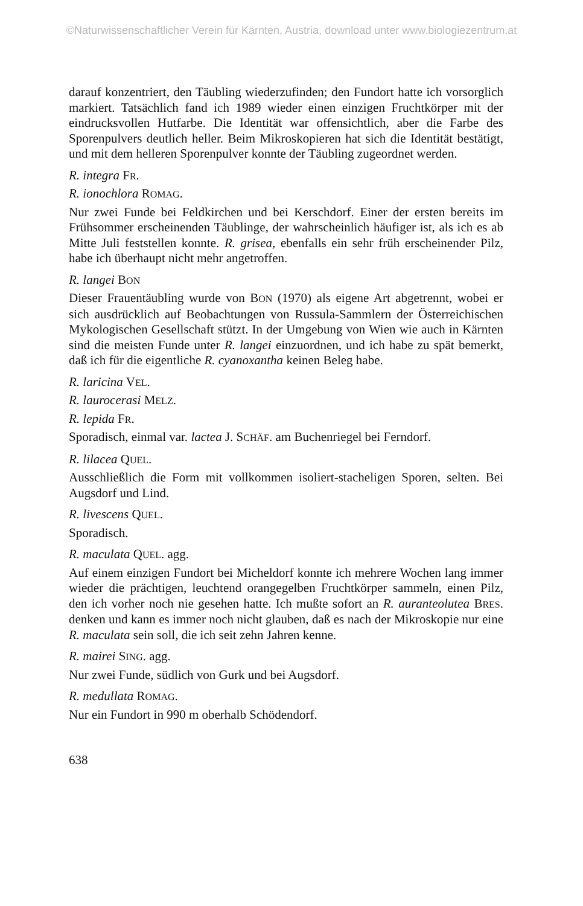©Naturwissenschaftlicher Verein für Kärnten, Austria, download unter www.biologiezentrum.at
darauf konzentriert, den Täubling wiederzufinden; den Fundort hatte ich vorsorglich markiert. Tatsächlich fand ich 1989 wieder einen einzigen Fruchtkörper mit der eindrucksvollen Hutfarbe. Die Identität war offensichtlich, aber die Farbe des Sporenpulvers deutlich heller. Beim Mikroskopieren hat sich die Identität bestätigt, und mit dem helleren Sporenpulver konnte der Täubling zugeordnet werden.
R. integra FR.
R. ionochlora ROMAG.
Nur zwei Funde bei Feldkirchen und bei Kerschdorf. Einer der ersten bereits im Frühsommer erscheinenden Täublinge, der wahrscheinlich häufiger ist, als ich es ab Mitte Juli feststellen konnte. R. grisea, ebenfalls ein sehr früh erscheinender Pilz, habe ich überhaupt nicht mehr angetroffen.
R. langei BON
Dieser Frauentäubling wurde von BON (1970) als eigene Art abgetrennt, wobei er sich ausdrücklich auf Beobachtungen von Russula-Sammlern der Österreichischen Mykologischen Gesellschaft stützt. In der Umgebung von Wien wie auch in Kärnten sind die meisten Funde unter R. langei einzuordnen, und ich habe zu spät bemerkt, daß ich für die eigentliche R. cyanoxantha keinen Beleg habe.
R. laricina VEL.
R. laurocerasi MELZ.
R. lepida FR.
Sporadisch, einmal var. lactea J. SCHÄF. am Buchenriegel bei Ferndorf.
R. lilacea QUEL.
Ausschließlich die Form mit vollkommen isoliert-stacheligen Sporen, selten. Bei Augsdorf und Lind.
R. livescens QUEL.
Sporadisch.
R. maculata QUEL. agg.
Auf einem einzigen Fundort bei Micheldorf konnte ich mehrere Wochen lang immer wieder die prächtigen, leuchtend orangegelben Fruchtkörper sammeln, einen Pilz, den ich vorher noch nie gesehen hatte. Ich mußte sofort an R. auranteolutea BRES. denken und kann es immer noch nicht glauben, daß es nach der Mikroskopie nur eine R. maculata sein soll, die ich seit zehn Jahren kenne.
R. mairei SING. agg.
Nur zwei Funde, südlich von Gurk und bei Augsdorf.
R. medullata ROMAG.
Nur ein Fundort in 990 m oberhalb Schödendorf.
638